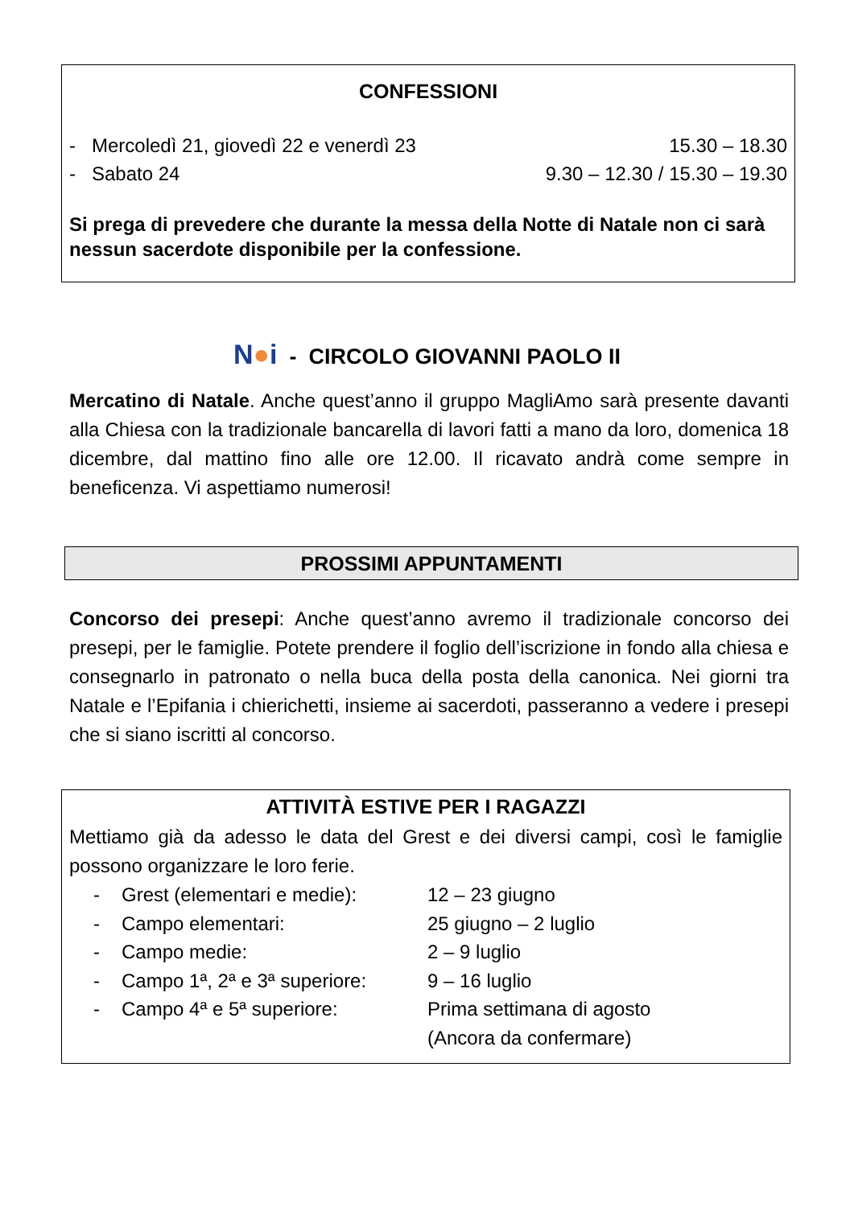CONFESSIONI
- Mercoledì 21, giovedì 22 e venerdì 23 15.30 – 18.30
- Sabato 24 9.30 – 12.30 / 15.30 – 19.30
Si prega di prevedere che durante la messa della Notte di Natale non ci sarà nessun sacerdote disponibile per la confessione.
N●i - CIRCOLO GIOVANNI PAOLO II
Mercatino di Natale. Anche quest’anno il gruppo MagliAmo sarà presente davanti alla Chiesa con la tradizionale bancarella di lavori fatti a mano da loro, domenica 18 dicembre, dal mattino fino alle ore 12.00. Il ricavato andrà come sempre in beneficenza. Vi aspettiamo numerosi!
PROSSIMI APPUNTAMENTI
Concorso dei presepi: Anche quest’anno avremo il tradizionale concorso dei presepi, per le famiglie. Potete prendere il foglio dell’iscrizione in fondo alla chiesa e consegnarlo in patronato o nella buca della posta della canonica. Nei giorni tra Natale e l’Epifania i chierichetti, insieme ai sacerdoti, passeranno a vedere i presepi che si siano iscritti al concorso.
ATTIVITÀ ESTIVE PER I RAGAZZI
Mettiamo già da adesso le data del Grest e dei diversi campi, così le famiglie possono organizzare le loro ferie.
- Grest (elementari e medie): 12 – 23 giugno
- Campo elementari: 25 giugno – 2 luglio
- Campo medie: 2 – 9 luglio
- Campo 1ª, 2ª e 3ª superiore: 9 – 16 luglio
- Campo 4ª e 5ª superiore: Prima settimana di agosto
(Ancora da confermare)